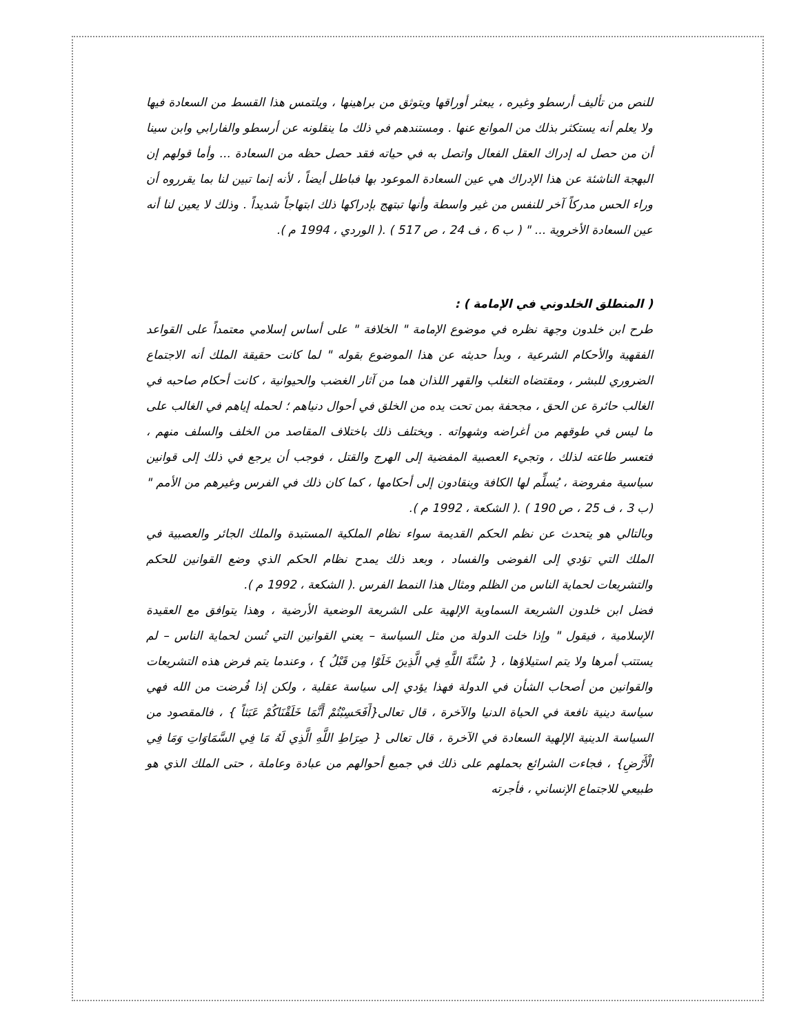للنص من تأليف أرسطو وغيره ، يبعثر أوراقها ويتوثق من براهينها ، ويلتمس هذا القسط من السعادة فيها ولا يعلم أنه يستكثر بذلك من الموانع عنها . ومستندهم في ذلك ما ينقلونه عن أرسطو والفارابي وابن سينا أن من حصل له إدراك العقل الفعال واتصل به في حياته فقد حصل حظه من السعادة ... وأما قولهم إن البهجة الناشئة عن هذا الإدراك هي عين السعادة الموعود بها فباطل أيضاً ، لأنه إنما تبين لنا بما يقرروه أن وراء الحس مدركاً آخر للنفس من غير واسطة وأنها تبتهج بإدراكها ذلك ابتهاجاً شديداً . وذلك لا يعين لنا أنه عين السعادة الأخروية ... " ( ب 6 ، ف 24 ، ص 517 ) .( الوردي ، 1994 م ).
( المنطلق الخلدوني في الإمامة ) :
طرح ابن خلدون وجهة نظره في موضوع الإمامة " الخلافة " على أساس إسلامي معتمداً على القواعد الفقهية والأحكام الشرعية ، وبدأ حديثه عن هذا الموضوع بقوله " لما كانت حقيقة الملك أنه الاجتماع الضروري للبشر ، ومقتضاه التغلب والقهر اللذان هما من آثار الغضب والحيوانية ، كانت أحكام صاحبه في الغالب حائرة عن الحق ، مجحفة بمن تحت يده من الخلق في أحوال دنياهم ؛ لحمله إياهم في الغالب على ما ليس في طوقهم من أغراضه وشهواته . ويختلف ذلك باختلاف المقاصد من الخلف والسلف منهم ، فتعسر طاعته لذلك ، وتجيء العصبية المفضية إلى الهرج والقتل ، فوجب أن يرجع في ذلك إلى قوانين سياسية مفروضة ، يُسلِّم لها الكافة وينقادون إلى أحكامها ، كما كان ذلك في الفرس وغيرهم من الأمم " (ب 3 ، ف 25 ، ص 190 ) .( الشكعة ، 1992 م ).
وبالتالي هو يتحدث عن نظم الحكم القديمة سواء نظام الملكية المستبدة والملك الجائر والعصبية في الملك التي تؤدي إلى الفوضى والفساد ، وبعد ذلك يمدح نظام الحكم الذي وضع القوانين للحكم والتشريعات لحماية الناس من الظلم ومثال هذا النمط الفرس .( الشكعة ، 1992 م ).
فضل ابن خلدون الشريعة السماوية الإلهية على الشريعة الوضعية الأرضية ، وهذا يتوافق مع العقيدة الإسلامية ، فيقول " وإذا خلت الدولة من مثل السياسة – يعني القوانين التي تُسن لحماية الناس – لم يستتب أمرها ولا يتم استيلاؤها ، { سُنَّةَ اللَّهِ فِي الَّذِينَ خَلَوْا مِن قَبْلُ } ، وعندما يتم فرض هذه التشريعات والقوانين من أصحاب الشأن في الدولة فهذا يؤدي إلى سياسة عقلية ، ولكن إذا فُرضت من الله فهي سياسة دينية نافعة في الحياة الدنيا والآخرة ، قال تعالى{أَفَحَسِبْتُمْ أَنَّمَا خَلَقْنَاكُمْ عَبَثاً } ، فالمقصود من السياسة الدينية الإلهية السعادة في الآخرة ، قال تعالى { صِرَاطِ اللَّهِ الَّذِي لَهُ مَا فِي السَّمَاوَاتِ وَمَا فِي الْأَرْضِ} ، فجاءت الشرائع بحملهم على ذلك في جميع أحوالهم من عبادة وعاملة ، حتى الملك الذي هو طبيعي للاجتماع الإنساني ، فأجرته